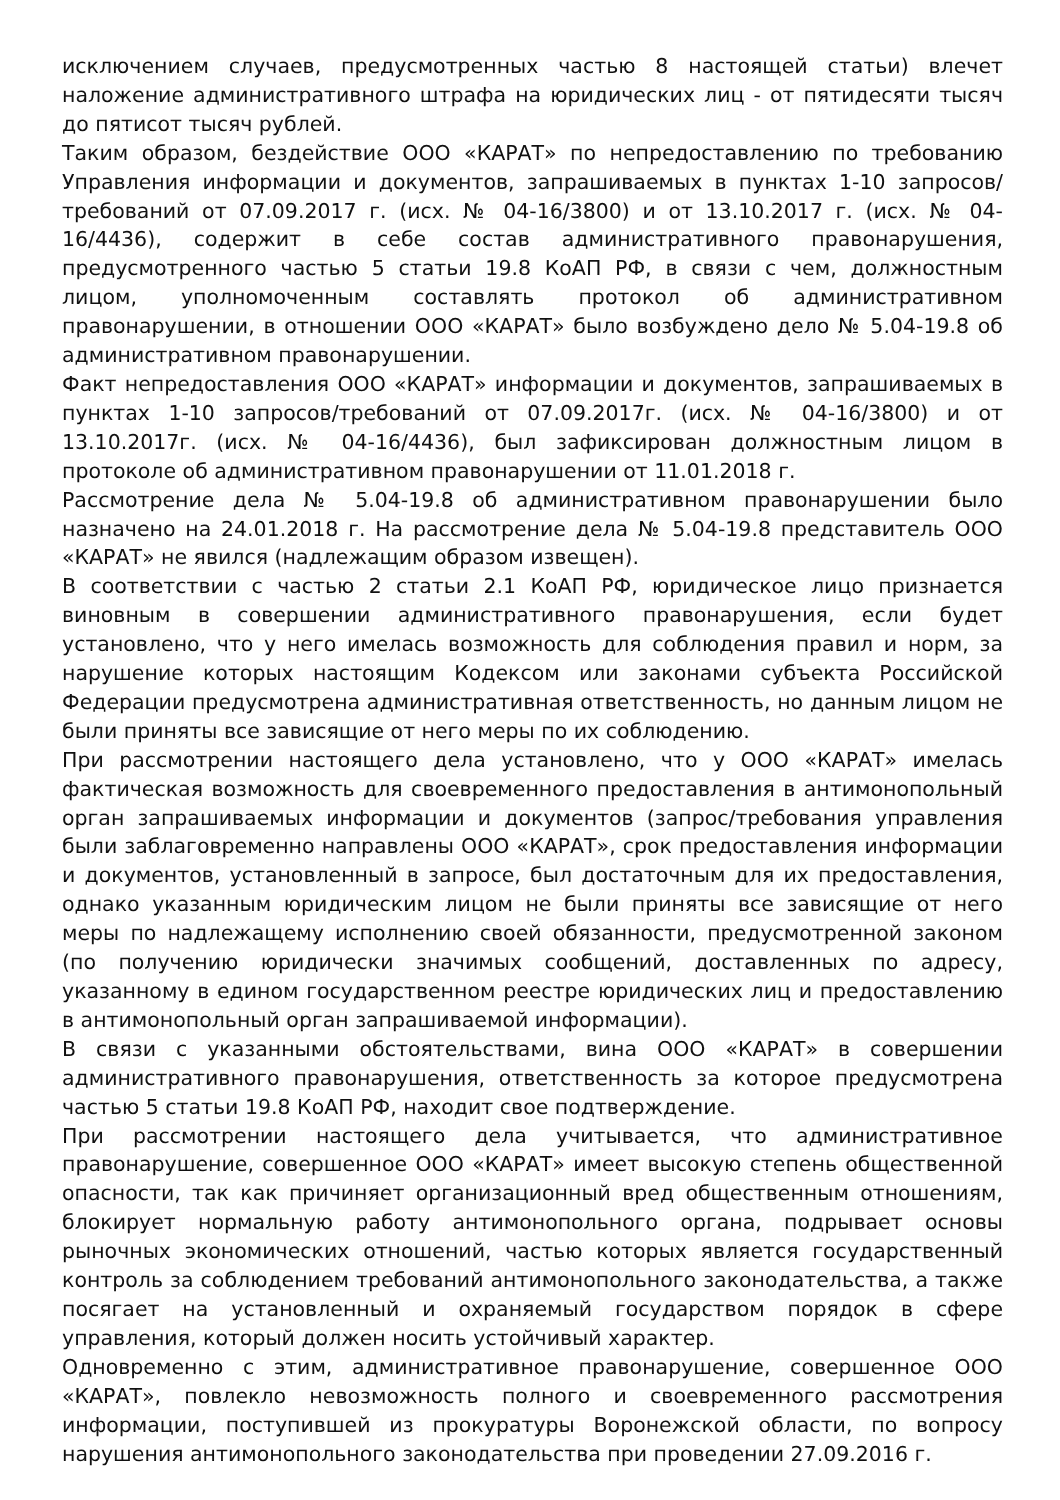исключением случаев, предусмотренных частью 8 настоящей статьи) влечет наложение административного штрафа на юридических лиц - от пятидесяти тысяч до пятисот тысяч рублей.
Таким образом, бездействие ООО «КАРАТ» по непредоставлению по требованию Управления информации и документов, запрашиваемых в пунктах 1-10 запросов/требований от 07.09.2017 г. (исх. № 04-16/3800) и от 13.10.2017 г. (исх. № 04-16/4436), содержит в себе состав административного правонарушения, предусмотренного частью 5 статьи 19.8 КоАП РФ, в связи с чем, должностным лицом, уполномоченным составлять протокол об административном правонарушении, в отношении ООО «КАРАТ» было возбуждено дело № 5.04-19.8 об административном правонарушении.
Факт непредоставления ООО «КАРАТ» информации и документов, запрашиваемых в пунктах 1-10 запросов/требований от 07.09.2017г. (исх. № 04-16/3800) и от 13.10.2017г. (исх. № 04-16/4436), был зафиксирован должностным лицом в протоколе об административном правонарушении от 11.01.2018 г.
Рассмотрение дела № 5.04-19.8 об административном правонарушении было назначено на 24.01.2018 г. На рассмотрение дела № 5.04-19.8 представитель ООО «КАРАТ» не явился (надлежащим образом извещен).
В соответствии с частью 2 статьи 2.1 КоАП РФ, юридическое лицо признается виновным в совершении административного правонарушения, если будет установлено, что у него имелась возможность для соблюдения правил и норм, за нарушение которых настоящим Кодексом или законами субъекта Российской Федерации предусмотрена административная ответственность, но данным лицом не были приняты все зависящие от него меры по их соблюдению.
При рассмотрении настоящего дела установлено, что у ООО «КАРАТ» имелась фактическая возможность для своевременного предоставления в антимонопольный орган запрашиваемых информации и документов (запрос/требования управления были заблаговременно направлены ООО «КАРАТ», срок предоставления информации и документов, установленный в запросе, был достаточным для их предоставления, однако указанным юридическим лицом не были приняты все зависящие от него меры по надлежащему исполнению своей обязанности, предусмотренной законом (по получению юридически значимых сообщений, доставленных по адресу, указанному в едином государственном реестре юридических лиц и предоставлению в антимонопольный орган запрашиваемой информации).
В связи с указанными обстоятельствами, вина ООО «КАРАТ» в совершении административного правонарушения, ответственность за которое предусмотрена частью 5 статьи 19.8 КоАП РФ, находит свое подтверждение.
При рассмотрении настоящего дела учитывается, что административное правонарушение, совершенное ООО «КАРАТ» имеет высокую степень общественной опасности, так как причиняет организационный вред общественным отношениям, блокирует нормальную работу антимонопольного органа, подрывает основы рыночных экономических отношений, частью которых является государственный контроль за соблюдением требований антимонопольного законодательства, а также посягает на установленный и охраняемый государством порядок в сфере управления, который должен носить устойчивый характер.
Одновременно с этим, административное правонарушение, совершенное ООО «КАРАТ», повлекло невозможность полного и своевременного рассмотрения информации, поступившей из прокуратуры Воронежской области, по вопросу нарушения антимонопольного законодательства при проведении 27.09.2016 г.